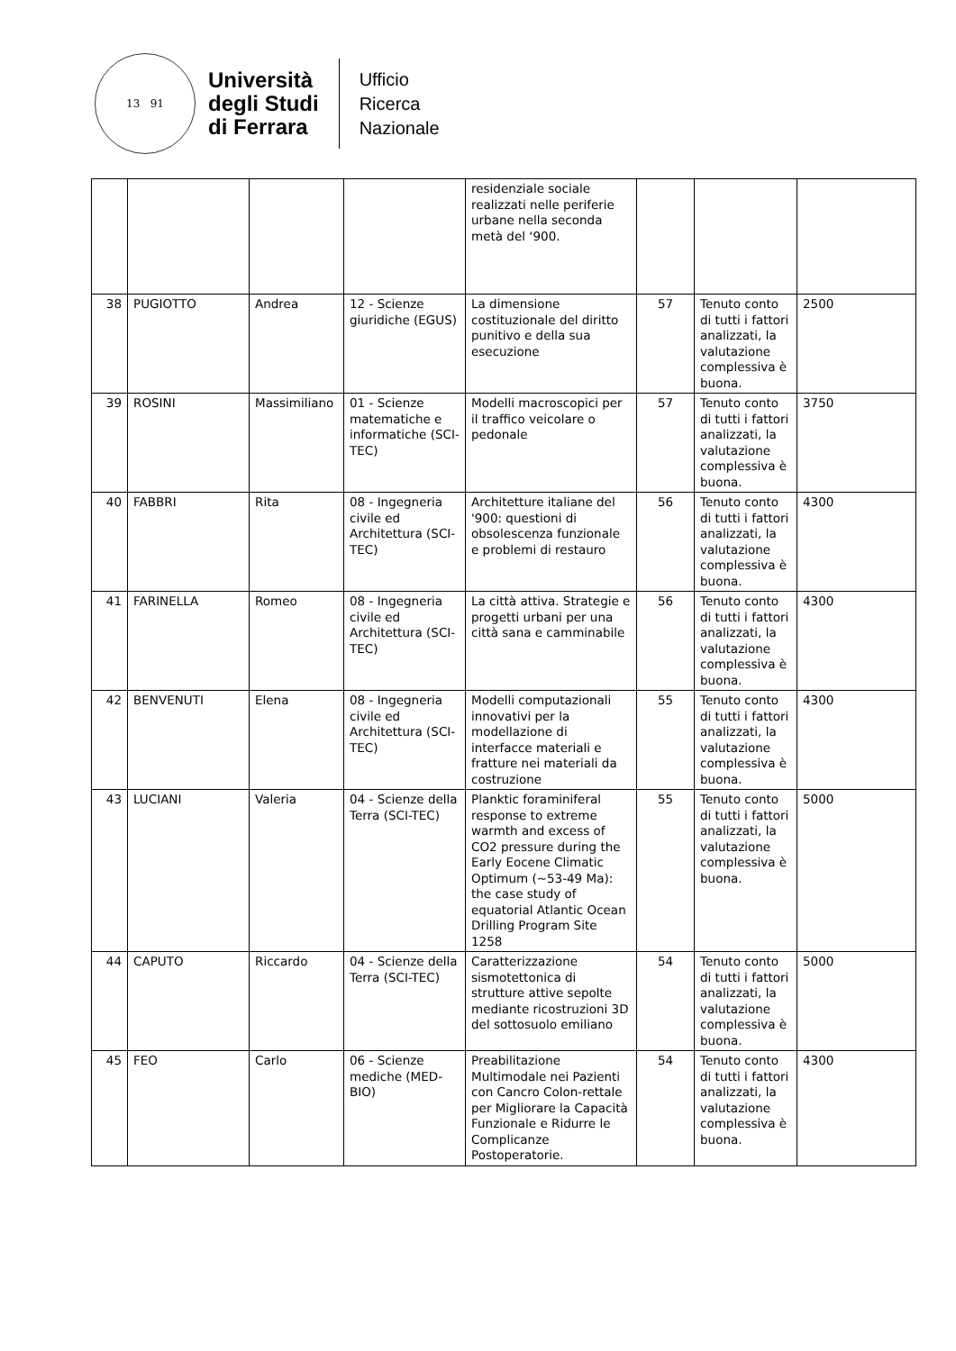13 91
Università
degli Studi
di Ferrara
Ufficio
Ricerca
Nazionale
| | | | | residenziale sociale realizzati nelle periferie urbane nella seconda metà del ‘900. | | | |
| 38 | PUGIOTTO | Andrea | 12 - Scienze giuridiche (EGUS) | La dimensione costituzionale del diritto punitivo e della sua esecuzione | 57 | Tenuto conto di tutti i fattori analizzati, la valutazione complessiva è buona. | 2500 |
| 39 | ROSINI | Massimiliano | 01 - Scienze matematiche e informatiche (SCI-TEC) | Modelli macroscopici per il traffico veicolare o pedonale | 57 | Tenuto conto di tutti i fattori analizzati, la valutazione complessiva è buona. | 3750 |
| 40 | FABBRI | Rita | 08 - Ingegneria civile ed Architettura (SCI-TEC) | Architetture italiane del '900: questioni di obsolescenza funzionale e problemi di restauro | 56 | Tenuto conto di tutti i fattori analizzati, la valutazione complessiva è buona. | 4300 |
| 41 | FARINELLA | Romeo | 08 - Ingegneria civile ed Architettura (SCI-TEC) | La città attiva. Strategie e progetti urbani per una città sana e camminabile | 56 | Tenuto conto di tutti i fattori analizzati, la valutazione complessiva è buona. | 4300 |
| 42 | BENVENUTI | Elena | 08 - Ingegneria civile ed Architettura (SCI-TEC) | Modelli computazionali innovativi per la modellazione di interfacce materiali e fratture nei materiali da costruzione | 55 | Tenuto conto di tutti i fattori analizzati, la valutazione complessiva è buona. | 4300 |
| 43 | LUCIANI | Valeria | 04 - Scienze della Terra (SCI-TEC) | Planktic foraminiferal response to extreme warmth and excess of CO2 pressure during the Early Eocene Climatic Optimum (~53-49 Ma): the case study of equatorial Atlantic Ocean Drilling Program Site 1258 | 55 | Tenuto conto di tutti i fattori analizzati, la valutazione complessiva è buona. | 5000 |
| 44 | CAPUTO | Riccardo | 04 - Scienze della Terra (SCI-TEC) | Caratterizzazione sismotettonica di strutture attive sepolte mediante ricostruzioni 3D del sottosuolo emiliano | 54 | Tenuto conto di tutti i fattori analizzati, la valutazione complessiva è buona. | 5000 |
| 45 | FEO | Carlo | 06 - Scienze mediche (MED-BIO) | Preabilitazione Multimodale nei Pazienti con Cancro Colon-rettale per Migliorare la Capacità Funzionale e Ridurre le Complicanze Postoperatorie. | 54 | Tenuto conto di tutti i fattori analizzati, la valutazione complessiva è buona. | 4300 |